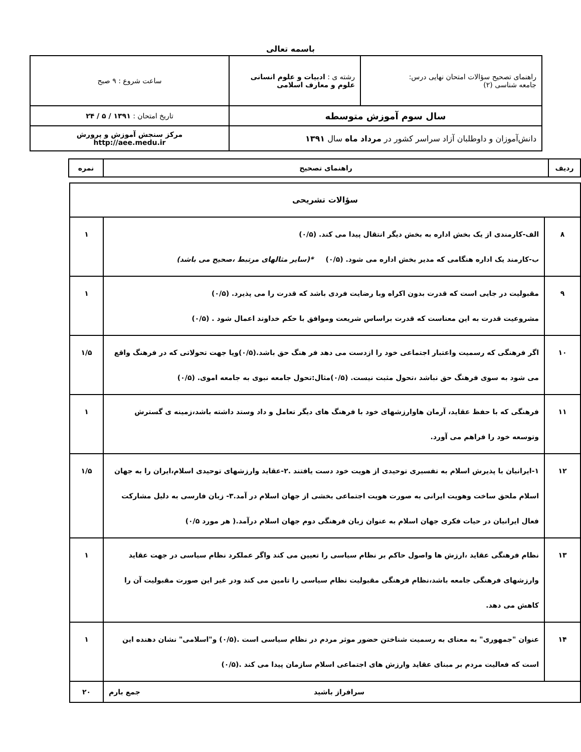باسمه تعالی
| راهنمای تصحیح سؤالات امتحان نهایی درس: جامعه شناسی (۲) | رشته ی : ادبیات و علوم انسانی علوم و معارف اسلامی | ساعت شروع : ۹ صبح |
| سال سوم آموزش متوسطه | | تاریخ امتحان : ۱۳۹۱ / ۵ / ۲۴ |
| دانش‌آموزان و داوطلبان آزاد سراسر کشور در مرداد ماه سال ۱۳۹۱ | | مرکز سنجش آموزش و پرورش http://aee.medu.ir |
| ردیف | راهنمای تصحیح | نمره |
| --- | --- | --- |
| سؤالات تشریحی | | |
| ۸ | الف-کارمندی از یک بخش اداره به بخش دیگر انتقال پیدا می کند. (۰/۵) ب-کارمند یک اداره هنگامی که مدیر بخش اداره می شود. (۰/۵) *(سایر مثالهای مرتبط ،صحیح می باشد) | ۱ |
| ۹ | مقبولیت در جایی است که قدرت بدون اکراه وبا رضایت فردی باشد که قدرت را می پذیرد. (۰/۵) مشروعیت قدرت به این معناست که قدرت براساس شریعت وموافق با حکم خداوند اعمال شود . (۰/۵) | ۱ |
| ۱۰ | اگر فرهنگی که رسمیت واعتبار اجتماعی خود را ازدست می دهد فر هنگ حق باشد.(۰/۵)ویا جهت تحولاتی که در فرهنگ واقع می شود به سوی فرهنگ حق نباشد ،تحول مثبت نیست. (۰/۵)مثال:تحول جامعه نبوی به جامعه اموی. (۰/۵) | ۱/۵ |
| ۱۱ | فرهنگی که با حفظ عقاید، آرمان هاوارزشهای خود با فرهنگ های دیگر تعامل و داد وستد داشته باشد،زمینه ی گسترش وتوسعه خود را فراهم می آورد. | ۱ |
| ۱۲ | ۱-ایرانیان با پذیرش اسلام به تفسیری توحیدی از هویت خود دست یافتند .۲-عقاید وارزشهای توحیدی اسلام،ایران را به جهان اسلام ملحق ساخت وهویت ایرانی به صورت هویت اجتماعی بخشی از جهان اسلام در آمد.۳- زبان فارسی به دلیل مشارکت فعال ایرانیان در حیات فکری جهان اسلام به عنوان زبان فرهنگی دوم جهان اسلام درآمد.( هر مورد ۰/۵) | ۱/۵ |
| ۱۳ | نظام فرهنگی عقاید ،ارزش ها واصول حاکم بر نظام سیاسی را تعیین می کند واگر عملکرد نظام سیاسی در جهت عقاید وارزشهای فرهنگی جامعه باشد،نظام فرهنگی مقبولیت نظام سیاسی را تامین می کند ودر غیر این صورت مقبولیت آن را کاهش می دهد. | ۱ |
| ۱۴ | عنوان "جمهوری" به معنای به رسمیت شناختن حضور موثر مردم در نظام سیاسی است .(۰/۵) و"اسلامی" نشان دهنده این است که فعالیت مردم بر مبنای عقاید وارزش های اجتماعی اسلام سازمان پیدا می کند .(۰/۵) | ۱ |
| سرافراز باشید جمع بارم | | ۲۰ |